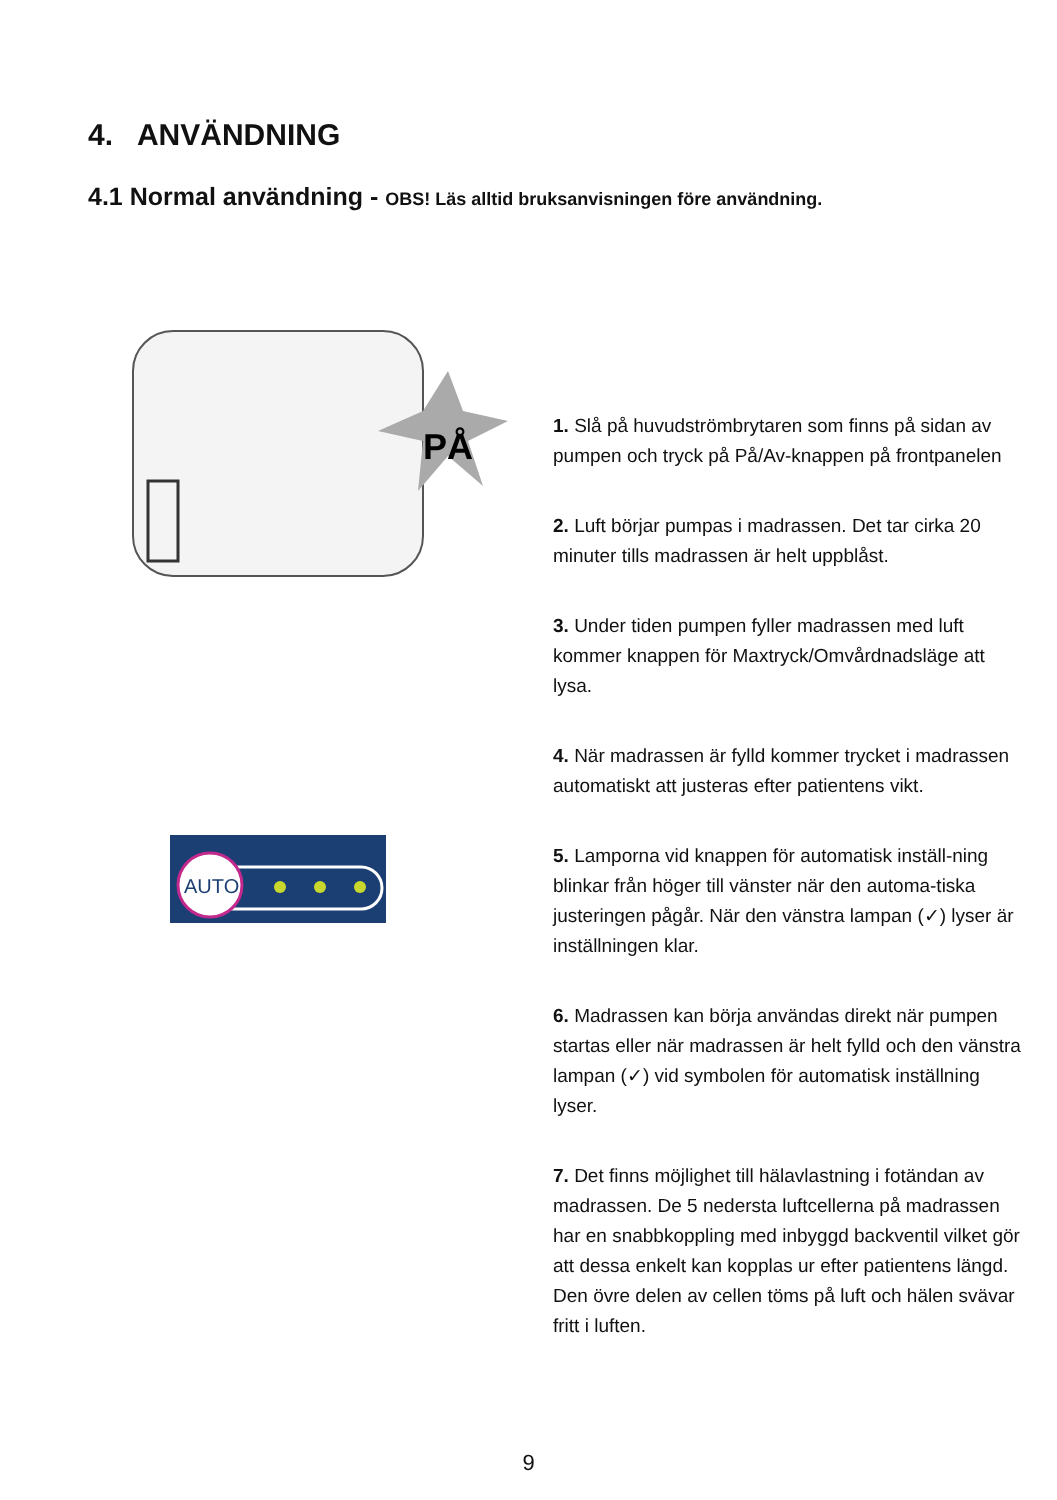4. ANVÄNDNING
4.1 Normal användning - OBS! Läs alltid bruksanvisningen före användning.
PÅ
AUTO
1. Slå på huvudströmbrytaren som finns på sidan av pumpen och tryck på På/Av-knappen på frontpanelen
2. Luft börjar pumpas i madrassen. Det tar cirka 20 minuter tills madrassen är helt uppblåst.
3. Under tiden pumpen fyller madrassen med luft kommer knappen för Maxtryck/Omvårdnadsläge att lysa.
4. När madrassen är fylld kommer trycket i madrassen automatiskt att justeras efter patientens vikt.
5. Lamporna vid knappen för automatisk inställ-ning blinkar från höger till vänster när den automa-tiska justeringen pågår. När den vänstra lampan (✓) lyser är inställningen klar.
6. Madrassen kan börja användas direkt när pumpen startas eller när madrassen är helt fylld och den vänstra lampan (✓) vid symbolen för automatisk inställning lyser.
7. Det finns möjlighet till hälavlastning i fotändan av madrassen. De 5 nedersta luftcellerna på madrassen har en snabbkoppling med inbyggd backventil vilket gör att dessa enkelt kan kopplas ur efter patientens längd. Den övre delen av cellen töms på luft och hälen svävar fritt i luften.
9